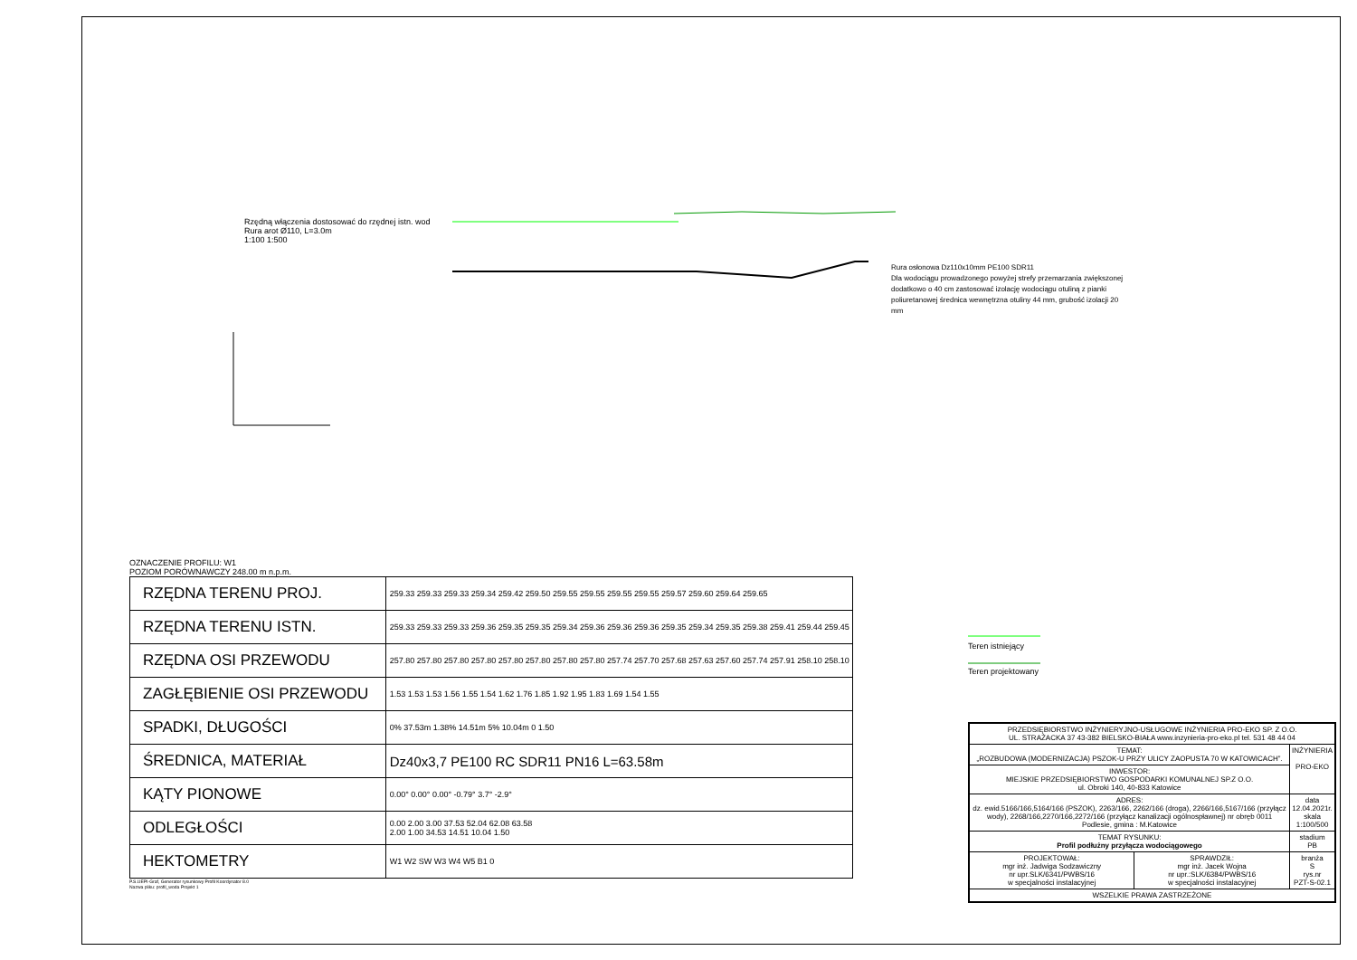Rzędną włączenia dostosować do rzędnej istn. wod
Rura arot Ø110, L=3.0m
1:100 1:500
Rura osłonowa Dz110x10mm PE100 SDR11
Dla wodociągu prowadzonego powyżej strefy przemarzania zwiększonej dodatkowo o 40 cm zastosować izolację wodociągu otuliną z pianki poliuretanowej średnica wewnętrzna otuliny 44 mm, grubość izolacji 20 mm
OZNACZENIE PROFILU: W1
POZIOM PORÓWNAWCZY 248.00 m n.p.m.
| RZĘDNA TERENU PROJ. | 259.33 259.33 259.33 259.34 259.42 259.50 259.55 259.55 259.55 259.55 259.57 259.60 259.64 259.65 |
| RZĘDNA TERENU ISTN. | 259.33 259.33 259.33 259.36 259.35 259.35 259.34 259.36 259.36 259.36 259.35 259.34 259.35 259.38 259.41 259.44 259.45 |
| RZĘDNA OSI PRZEWODU | 257.80 257.80 257.80 257.80 257.80 257.80 257.80 257.80 257.74 257.70 257.68 257.63 257.60 257.74 257.91 258.10 258.10 |
| ZAGŁĘBIENIE OSI PRZEWODU | 1.53 1.53 1.53 1.56 1.55 1.54 1.62 1.76 1.85 1.92 1.95 1.83 1.69 1.54 1.55 |
| SPADKI, DŁUGOŚCI | 0% 37.53m 1.38% 14.51m 5% 10.04m 0 1.50 |
| ŚREDNICA, MATERIAŁ | Dz40x3,7 PE100 RC SDR11 PN16 L=63.58m |
| KĄTY PIONOWE | 0.00° 0.00° 0.00° -0.79° 3.7° -2.9° |
| ODLEGŁOŚCI | 0.00 2.00 3.00 37.53 52.04 62.08 63.58 2.00 1.00 34.53 14.51 10.04 1.50 |
| HEKTOMETRY | W1 W2 SW W3 W4 W5 B1 0 |
P.S.UEPI-Graf, Generator rysunkowy Profil Koordynator 8.0
Nazwa pliku: profil_woda Projekt 1
Teren istniejący
Teren projektowany
| PRZEDSIĘBIORSTWO INŻYNIERYJNO-USŁUGOWE INŻYNIERIA PRO-EKO SP. Z O.O. UL. STRAŻACKA 37 43-382 BIELSKO-BIAŁA www.inzynieria-pro-eko.pl tel. 531 48 44 04 | | |
| TEMAT: „ROZBUDOWA (MODERNIZACJA) PSZOK-U PRZY ULICY ZAOPUSTA 70 W KATOWICACH”. | | INŻYNIERIA PRO-EKO |
| INWESTOR: MIEJSKIE PRZEDSIĘBIORSTWO GOSPODARKI KOMUNALNEJ SP.Z O.O. ul. Obroki 140, 40-833 Katowice | | |
| ADRES: dz. ewid.5166/166,5164/166 (PSZOK), 2263/166, 2262/166 (droga), 2266/166,5167/166 (przyłącz wody), 2268/166,2270/166,2272/166 (przyłącz kanalizacji ogólnospławnej) nr obręb 0011 Podlesie, gmina : M.Katowice | | data 12.04.2021r. skala 1:100/500 |
| TEMAT RYSUNKU: Profil podłużny przyłącza wodociągowego | | stadium PB |
| PROJEKTOWAŁ: mgr inż. Jadwiga Sodzawiczny nr upr.SLK/6341/PWBS/16 w specjalności instalacyjnej | SPRAWDZIŁ: mgr inż. Jacek Wojna nr upr.:SLK/6384/PWBS/16 w specjalności instalacyjnej | branża S rys.nr PZT-S-02.1 |
| WSZELKIE PRAWA ZASTRZEŻONE | | |